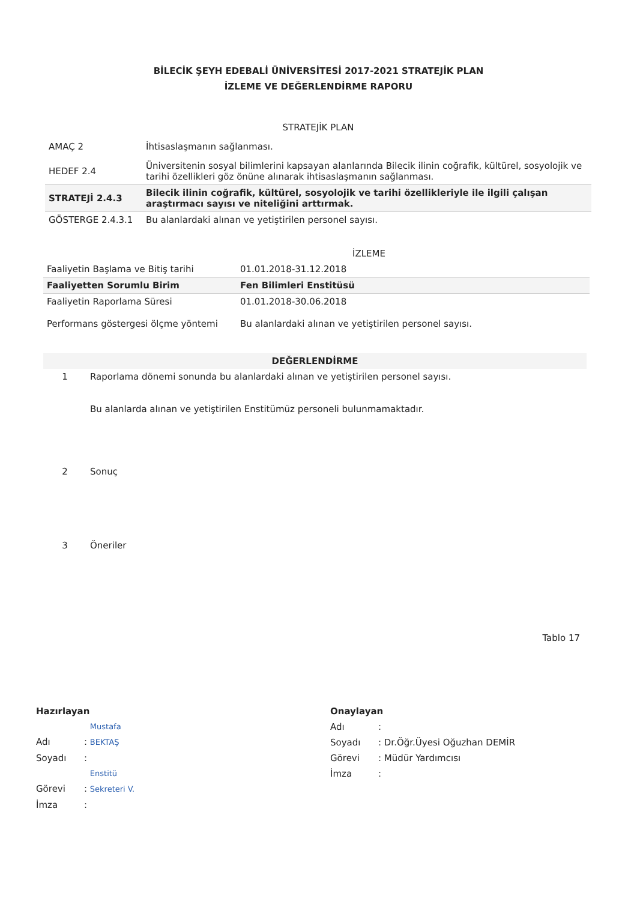BİLECİK ŞEYH EDEBALİ ÜNİVERSİTESİ 2017-2021 STRATEJİK PLAN
İZLEME VE DEĞERLENDİRME RAPORU
| STRATEJİK PLAN | |
| --- | --- |
| AMAÇ 2 | İhtisaslaşmanın sağlanması. |
| HEDEF 2.4 | Üniversitenin sosyal bilimlerini kapsayan alanlarında Bilecik ilinin coğrafik, kültürel, sosyolojik ve tarihi özellikleri göz önüne alınarak ihtisaslaşmanın sağlanması. |
| STRATEJİ 2.4.3 | Bilecik ilinin coğrafik, kültürel, sosyolojik ve tarihi özellikleriyle ile ilgili çalışan araştırmacı sayısı ve niteliğini arttırmak. |
| GÖSTERGE 2.4.3.1 | Bu alanlardaki alınan ve yetiştirilen personel sayısı. |
| İZLEME | |
| --- | --- |
| Faaliyetin Başlama ve Bitiş tarihi | 01.01.2018-31.12.2018 |
| Faaliyetten Sorumlu Birim | Fen Bilimleri Enstitüsü |
| Faaliyetin Raporlama Süresi | 01.01.2018-30.06.2018 |
| Performans göstergesi ölçme yöntemi | Bu alanlardaki alınan ve yetiştirilen personel sayısı. |
| DEĞERLENDİRME | |
| --- | --- |
| 1 | Raporlama dönemi sonunda bu alanlardaki alınan ve yetiştirilen personel sayısı. Bu alanlarda alınan ve yetiştirilen Enstitümüz personeli bulunmamaktadır. |
| 2 | Sonuç |
| 3 | Öneriler |
Tablo 17
Hazırlayan
Adı: Mustafa BEKTAŞ
Soyadı:
Görevi: Enstitü Sekreteri V.
İmza:
Onaylayan
Adı:
Soyadı: Dr.Öğr.Üyesi Oğuzhan DEMİR
Görevi: Müdür Yardımcısı
İmza: